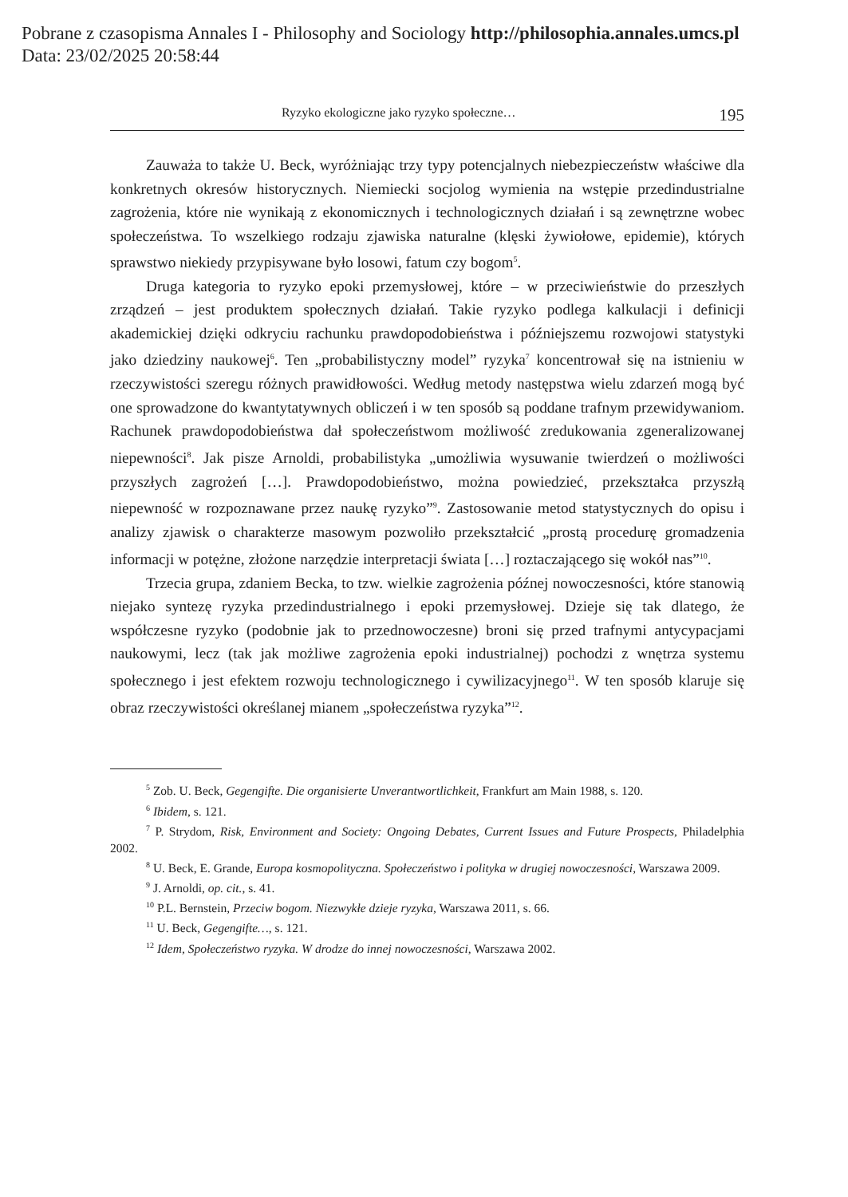Pobrane z czasopisma Annales I - Philosophy and Sociology http://philosophia.annales.umcs.pl
Data: 23/02/2025 20:58:44
Ryzyko ekologiczne jako ryzyko społeczne… 195
Zauważa to także U. Beck, wyróżniając trzy typy potencjalnych niebezpieczeństw właściwe dla konkretnych okresów historycznych. Niemiecki socjolog wymienia na wstępie przedindustrialne zagrożenia, które nie wynikają z ekonomicznych i technologicznych działań i są zewnętrzne wobec społeczeństwa. To wszelkiego rodzaju zjawiska naturalne (klęski żywiołowe, epidemie), których sprawstwo niekiedy przypisywane było losowi, fatum czy bogom<sup>5</sup>.
Druga kategoria to ryzyko epoki przemysłowej, które – w przeciwieństwie do przeszłych zrządzeń – jest produktem społecznych działań. Takie ryzyko podlega kalkulacji i definicji akademickiej dzięki odkryciu rachunku prawdopodobieństwa i późniejszemu rozwojowi statystyki jako dziedziny naukowej<sup>6</sup>. Ten „probabilistyczny model” ryzyka<sup>7</sup> koncentrował się na istnieniu w rzeczywistości szeregu różnych prawidłowości. Według metody następstwa wielu zdarzeń mogą być one sprowadzone do kwantytatywnych obliczeń i w ten sposób są poddane trafnym przewidywaniom. Rachunek prawdopodobieństwa dał społeczeństwom możliwość zredukowania zgeneralizowanej niepewności<sup>8</sup>. Jak pisze Arnoldi, probabilistyka „umożliwia wysuwanie twierdzeń o możliwości przyszłych zagrożeń […]. Prawdopodobieństwo, można powiedzieć, przekształca przyszłą niepewność w rozpoznawane przez naukę ryzyko”<sup>9</sup>. Zastosowanie metod statystycznych do opisu i analizy zjawisk o charakterze masowym pozwoliło przekształcić „prostą procedurę gromadzenia informacji w potężne, złożone narzędzie interpretacji świata […] roztaczającego się wokół nas”<sup>10</sup>.
Trzecia grupa, zdaniem Becka, to tzw. wielkie zagrożenia późnej nowoczesności, które stanowią niejako syntezę ryzyka przedindustrialnego i epoki przemysłowej. Dzieje się tak dlatego, że współczesne ryzyko (podobnie jak to przednowoczesne) broni się przed trafnymi antycypacjami naukowymi, lecz (tak jak możliwe zagrożenia epoki industrialnej) pochodzi z wnętrza systemu społecznego i jest efektem rozwoju technologicznego i cywilizacyjnego<sup>11</sup>. W ten sposób klaruje się obraz rzeczywistości określanej mianem „społeczeństwa ryzyka”<sup>12</sup>.
<sup>5</sup> Zob. U. Beck, Gegengifte. Die organisierte Unverantwortlichkeit, Frankfurt am Main 1988, s. 120.
<sup>6</sup> Ibidem, s. 121.
<sup>7</sup> P. Strydom, Risk, Environment and Society: Ongoing Debates, Current Issues and Future Prospects, Philadelphia 2002.
<sup>8</sup> U. Beck, E. Grande, Europa kosmopolityczna. Społeczeństwo i polityka w drugiej nowoczesności, Warszawa 2009.
<sup>9</sup> J. Arnoldi, op. cit., s. 41.
<sup>10</sup> P.L. Bernstein, Przeciw bogom. Niezwykłe dzieje ryzyka, Warszawa 2011, s. 66.
<sup>11</sup> U. Beck, Gegengifte…, s. 121.
<sup>12</sup> Idem, Społeczeństwo ryzyka. W drodze do innej nowoczesności, Warszawa 2002.